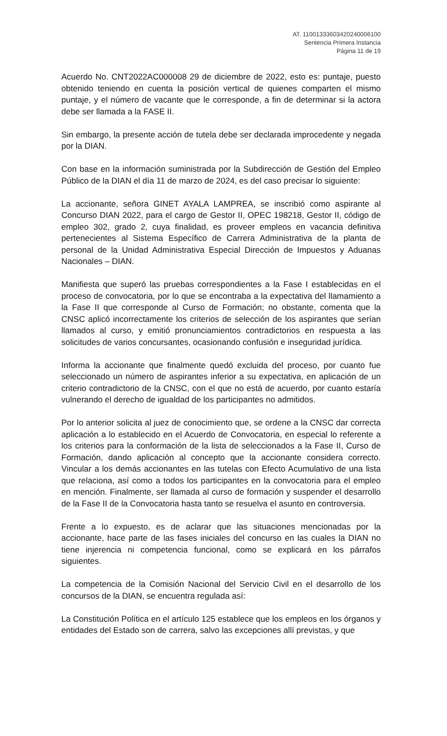AT. 11001333603420240006100
Sentencia Primera Instancia
Página 11 de 19
Acuerdo No. CNT2022AC000008 29 de diciembre de 2022, esto es: puntaje, puesto obtenido teniendo en cuenta la posición vertical de quienes comparten el mismo puntaje, y el número de vacante que le corresponde, a fin de determinar si la actora debe ser llamada a la FASE II.
Sin embargo, la presente acción de tutela debe ser declarada improcedente y negada por la DIAN.
Con base en la información suministrada por la Subdirección de Gestión del Empleo Público de la DIAN el día 11 de marzo de 2024, es del caso precisar lo siguiente:
La accionante, señora GINET AYALA LAMPREA, se inscribió como aspirante al Concurso DIAN 2022, para el cargo de Gestor II, OPEC 198218, Gestor II, código de empleo 302, grado 2, cuya finalidad, es proveer empleos en vacancia definitiva pertenecientes al Sistema Específico de Carrera Administrativa de la planta de personal de la Unidad Administrativa Especial Dirección de Impuestos y Aduanas Nacionales – DIAN.
Manifiesta que superó las pruebas correspondientes a la Fase I establecidas en el proceso de convocatoria, por lo que se encontraba a la expectativa del llamamiento a la Fase II que corresponde al Curso de Formación; no obstante, comenta que la CNSC aplicó incorrectamente los criterios de selección de los aspirantes que serían llamados al curso, y emitió pronunciamientos contradictorios en respuesta a las solicitudes de varios concursantes, ocasionando confusión e inseguridad jurídica.
Informa la accionante que finalmente quedó excluida del proceso, por cuanto fue seleccionado un número de aspirantes inferior a su expectativa, en aplicación de un criterio contradictorio de la CNSC, con el que no está de acuerdo, por cuanto estaría vulnerando el derecho de igualdad de los participantes no admitidos.
Por lo anterior solicita al juez de conocimiento que, se ordene a la CNSC dar correcta aplicación a lo establecido en el Acuerdo de Convocatoria, en especial lo referente a los criterios para la conformación de la lista de seleccionados a la Fase II, Curso de Formación, dando aplicación al concepto que la accionante considera correcto. Vincular a los demás accionantes en las tutelas con Efecto Acumulativo de una lista que relaciona, así como a todos los participantes en la convocatoria para el empleo en mención. Finalmente, ser llamada al curso de formación y suspender el desarrollo de la Fase II de la Convocatoria hasta tanto se resuelva el asunto en controversia.
Frente a lo expuesto, es de aclarar que las situaciones mencionadas por la accionante, hace parte de las fases iniciales del concurso en las cuales la DIAN no tiene injerencia ni competencia funcional, como se explicará en los párrafos siguientes.
La competencia de la Comisión Nacional del Servicio Civil en el desarrollo de los concursos de la DIAN, se encuentra regulada así:
La Constitución Política en el artículo 125 establece que los empleos en los órganos y entidades del Estado son de carrera, salvo las excepciones allí previstas, y que